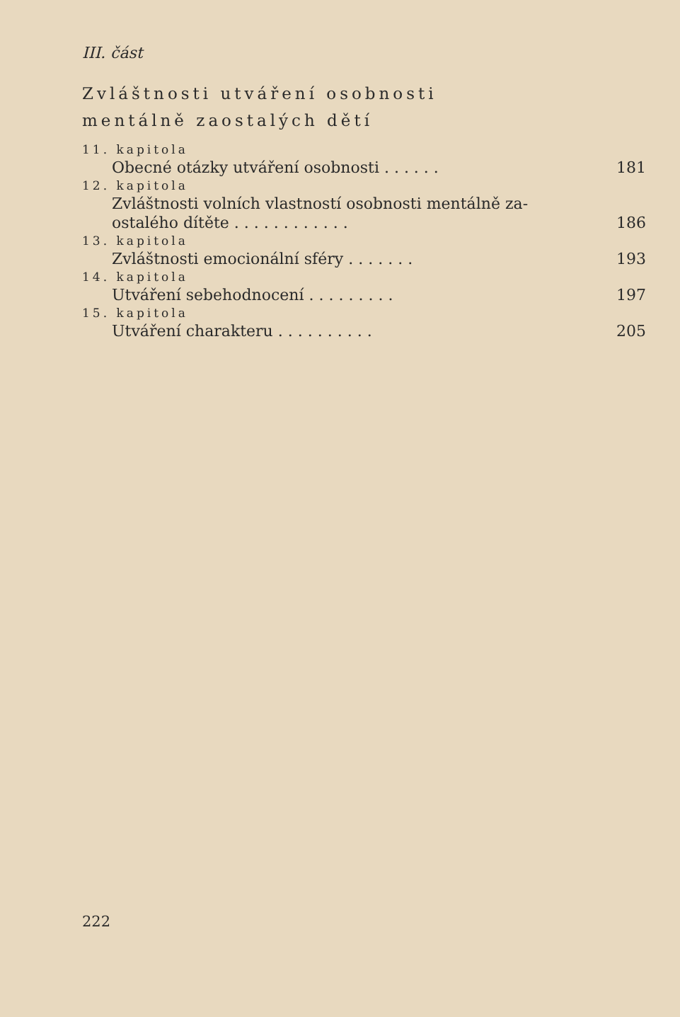III. část
Zvláštnosti utváření osobnosti
mentálně zaostalých dětí
11. kapitola
Obecné otázky utváření osobnosti . . . . . . 181
12. kapitola
Zvláštnosti volních vlastností osobnosti mentálně za-
ostalého dítěte . . . . . . . . . . . .
186
13. kapitola
Zvláštnosti emocionální sféry . . . . . . . 193
14. kapitola
Utváření sebehodnocení . . . . . . . . . 197
15. kapitola
Utváření charakteru . . . . . . . . . . 205
222